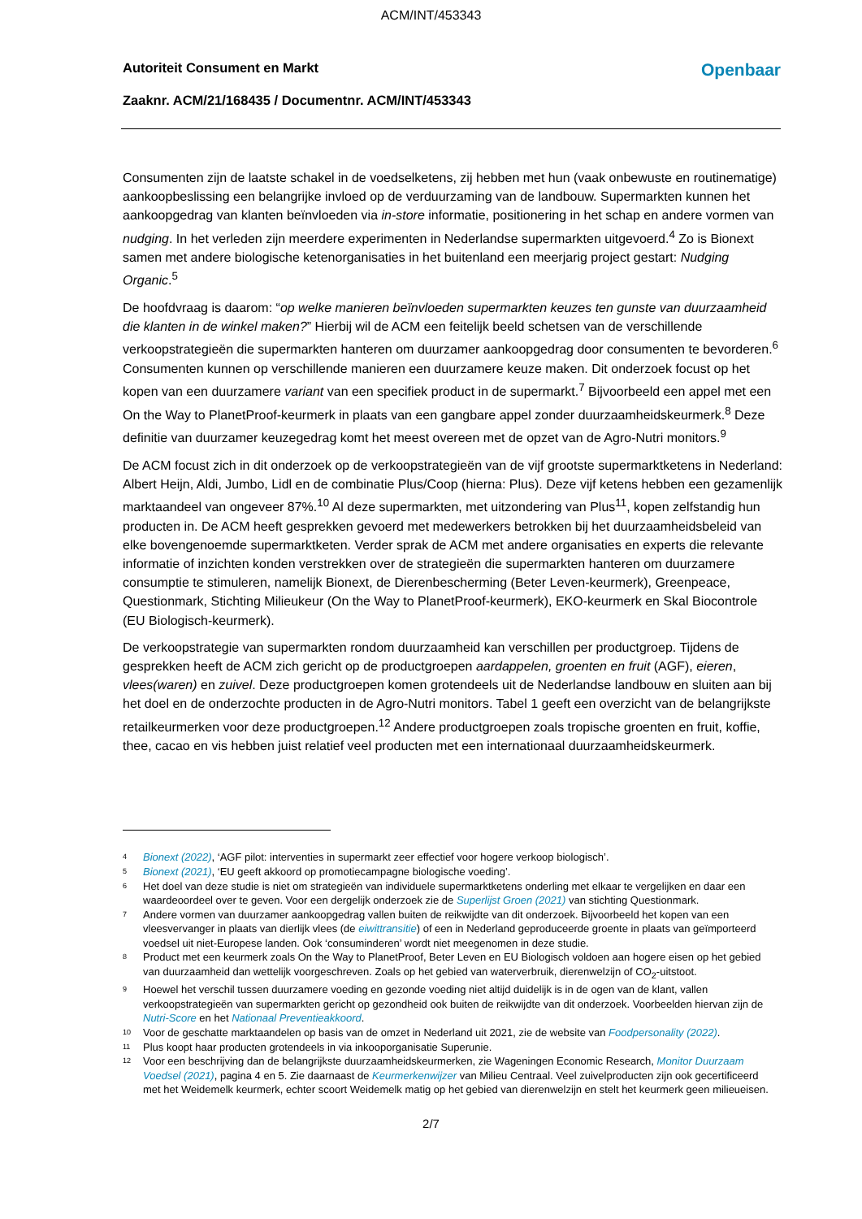ACM/INT/453343
Autoriteit Consument en Markt Openbaar
Zaaknr. ACM/21/168435 / Documentnr. ACM/INT/453343
Consumenten zijn de laatste schakel in de voedselketens, zij hebben met hun (vaak onbewuste en routinematige) aankoopbeslissing een belangrijke invloed op de verduurzaming van de landbouw. Supermarkten kunnen het aankoopgedrag van klanten beïnvloeden via in-store informatie, positionering in het schap en andere vormen van nudging. In het verleden zijn meerdere experimenten in Nederlandse supermarkten uitgevoerd.<sup>4</sup> Zo is Bionext samen met andere biologische ketenorganisaties in het buitenland een meerjarig project gestart: Nudging Organic.<sup>5</sup>
De hoofdvraag is daarom: “op welke manieren beïnvloeden supermarkten keuzes ten gunste van duurzaamheid die klanten in de winkel maken?” Hierbij wil de ACM een feitelijk beeld schetsen van de verschillende verkoopstrategieën die supermarkten hanteren om duurzamer aankoopgedrag door consumenten te bevorderen.<sup>6</sup> Consumenten kunnen op verschillende manieren een duurzamere keuze maken. Dit onderzoek focust op het kopen van een duurzamere variant van een specifiek product in de supermarkt.<sup>7</sup> Bijvoorbeeld een appel met een On the Way to PlanetProof-keurmerk in plaats van een gangbare appel zonder duurzaamheidskeurmerk.<sup>8</sup> Deze definitie van duurzamer keuzegedrag komt het meest overeen met de opzet van de Agro-Nutri monitors.<sup>9</sup>
De ACM focust zich in dit onderzoek op de verkoopstrategieën van de vijf grootste supermarktketens in Nederland: Albert Heijn, Aldi, Jumbo, Lidl en de combinatie Plus/Coop (hierna: Plus). Deze vijf ketens hebben een gezamenlijk marktaandeel van ongeveer 87%.<sup>10</sup> Al deze supermarkten, met uitzondering van Plus<sup>11</sup>, kopen zelfstandig hun producten in. De ACM heeft gesprekken gevoerd met medewerkers betrokken bij het duurzaamheidsbeleid van elke bovengenoemde supermarktketen. Verder sprak de ACM met andere organisaties en experts die relevante informatie of inzichten konden verstrekken over de strategieën die supermarkten hanteren om duurzamere consumptie te stimuleren, namelijk Bionext, de Dierenbescherming (Beter Leven-keurmerk), Greenpeace, Questionmark, Stichting Milieukeur (On the Way to PlanetProof-keurmerk), EKO-keurmerk en Skal Biocontrole (EU Biologisch-keurmerk).
De verkoopstrategie van supermarkten rondom duurzaamheid kan verschillen per productgroep. Tijdens de gesprekken heeft de ACM zich gericht op de productgroepen aardappelen, groenten en fruit (AGF), eieren, vlees(waren) en zuivel. Deze productgroepen komen grotendeels uit de Nederlandse landbouw en sluiten aan bij het doel en de onderzochte producten in de Agro-Nutri monitors. Tabel 1 geeft een overzicht van de belangrijkste retailkeurmerken voor deze productgroepen.<sup>12</sup> Andere productgroepen zoals tropische groenten en fruit, koffie, thee, cacao en vis hebben juist relatief veel producten met een internationaal duurzaamheidskeurmerk.
4 Bionext (2022), ‘AGF pilot: interventies in supermarkt zeer effectief voor hogere verkoop biologisch’.
5 Bionext (2021), ‘EU geeft akkoord op promotiecampagne biologische voeding’.
6 Het doel van deze studie is niet om strategieën van individuele supermarktketens onderling met elkaar te vergelijken en daar een waardeoordeel over te geven. Voor een dergelijk onderzoek zie de Superlijst Groen (2021) van stichting Questionmark.
7 Andere vormen van duurzamer aankoopgedrag vallen buiten de reikwijdte van dit onderzoek. Bijvoorbeeld het kopen van een vleesvervanger in plaats van dierlijk vlees (de eiwittransitie) of een in Nederland geproduceerde groente in plaats van geïmporteerd voedsel uit niet-Europese landen. Ook ‘consuminderen’ wordt niet meegenomen in deze studie.
8 Product met een keurmerk zoals On the Way to PlanetProof, Beter Leven en EU Biologisch voldoen aan hogere eisen op het gebied van duurzaamheid dan wettelijk voorgeschreven. Zoals op het gebied van waterverbruik, dierenwelzijn of CO<sub>2</sub>-uitstoot.
9 Hoewel het verschil tussen duurzamere voeding en gezonde voeding niet altijd duidelijk is in de ogen van de klant, vallen verkoopstrategieën van supermarkten gericht op gezondheid ook buiten de reikwijdte van dit onderzoek. Voorbeelden hiervan zijn de Nutri-Score en het Nationaal Preventieakkoord.
10 Voor de geschatte marktaandelen op basis van de omzet in Nederland uit 2021, zie de website van Foodpersonality (2022).
11 Plus koopt haar producten grotendeels in via inkooporganisatie Superunie.
12 Voor een beschrijving dan de belangrijkste duurzaamheidskeurmerken, zie Wageningen Economic Research, Monitor Duurzaam Voedsel (2021), pagina 4 en 5. Zie daarnaast de Keurmerkenwijzer van Milieu Centraal. Veel zuivelproducten zijn ook gecertificeerd met het Weidemelk keurmerk, echter scoort Weidemelk matig op het gebied van dierenwelzijn en stelt het keurmerk geen milieueisen.
2/7